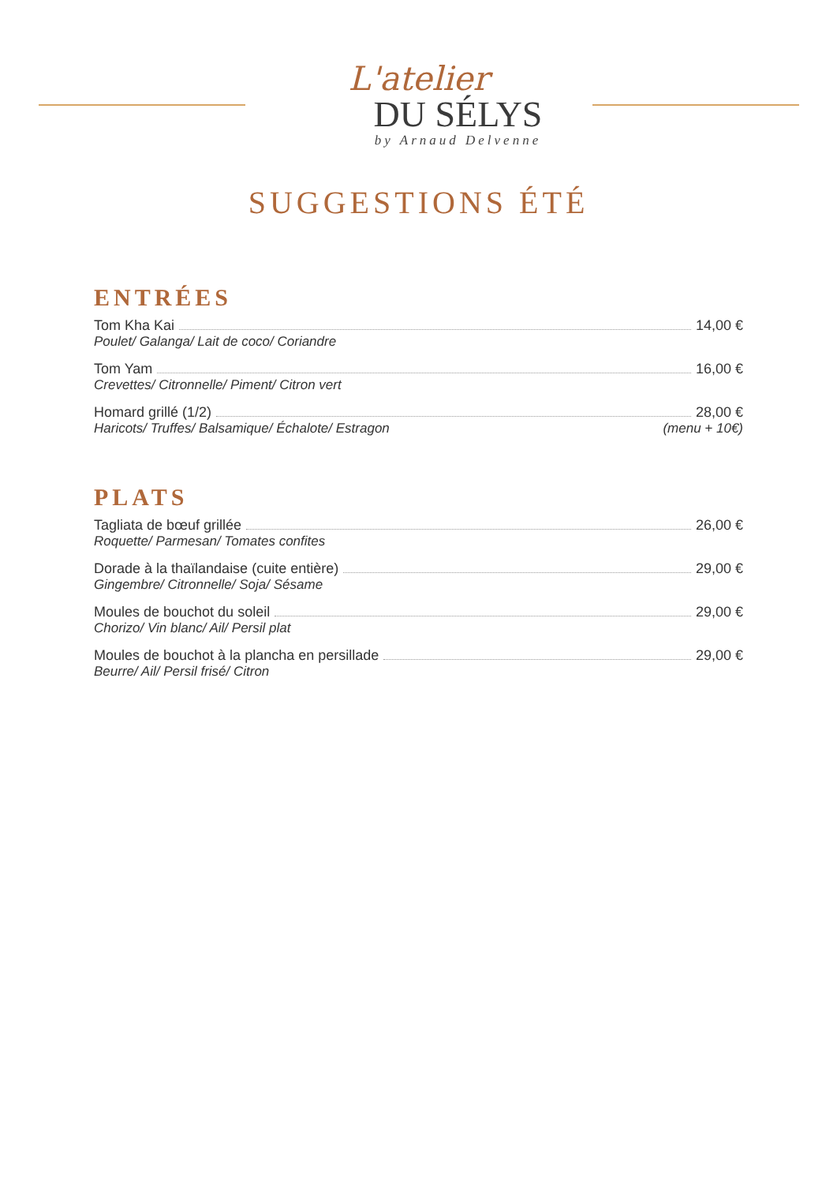L'atelier
DU SÉLYS
by Arnaud Delvenne
SUGGESTIONS ÉTÉ
ENTRÉES
Tom Kha Kai 14,00 €
Poulet/ Galanga/ Lait de coco/ Coriandre
Tom Yam 16,00 €
Crevettes/ Citronnelle/ Piment/ Citron vert
Homard grillé (1/2) 28,00 €
Haricots/ Truffes/ Balsamique/ Échalote/ Estragon (menu + 10€)
PLATS
Tagliata de bœuf grillée 26,00 €
Roquette/ Parmesan/ Tomates confites
Dorade à la thaïlandaise (cuite entière) 29,00 €
Gingembre/ Citronnelle/ Soja/ Sésame
Moules de bouchot du soleil 29,00 €
Chorizo/ Vin blanc/ Ail/ Persil plat
Moules de bouchot à la plancha en persillade 29,00 €
Beurre/ Ail/ Persil frisé/ Citron